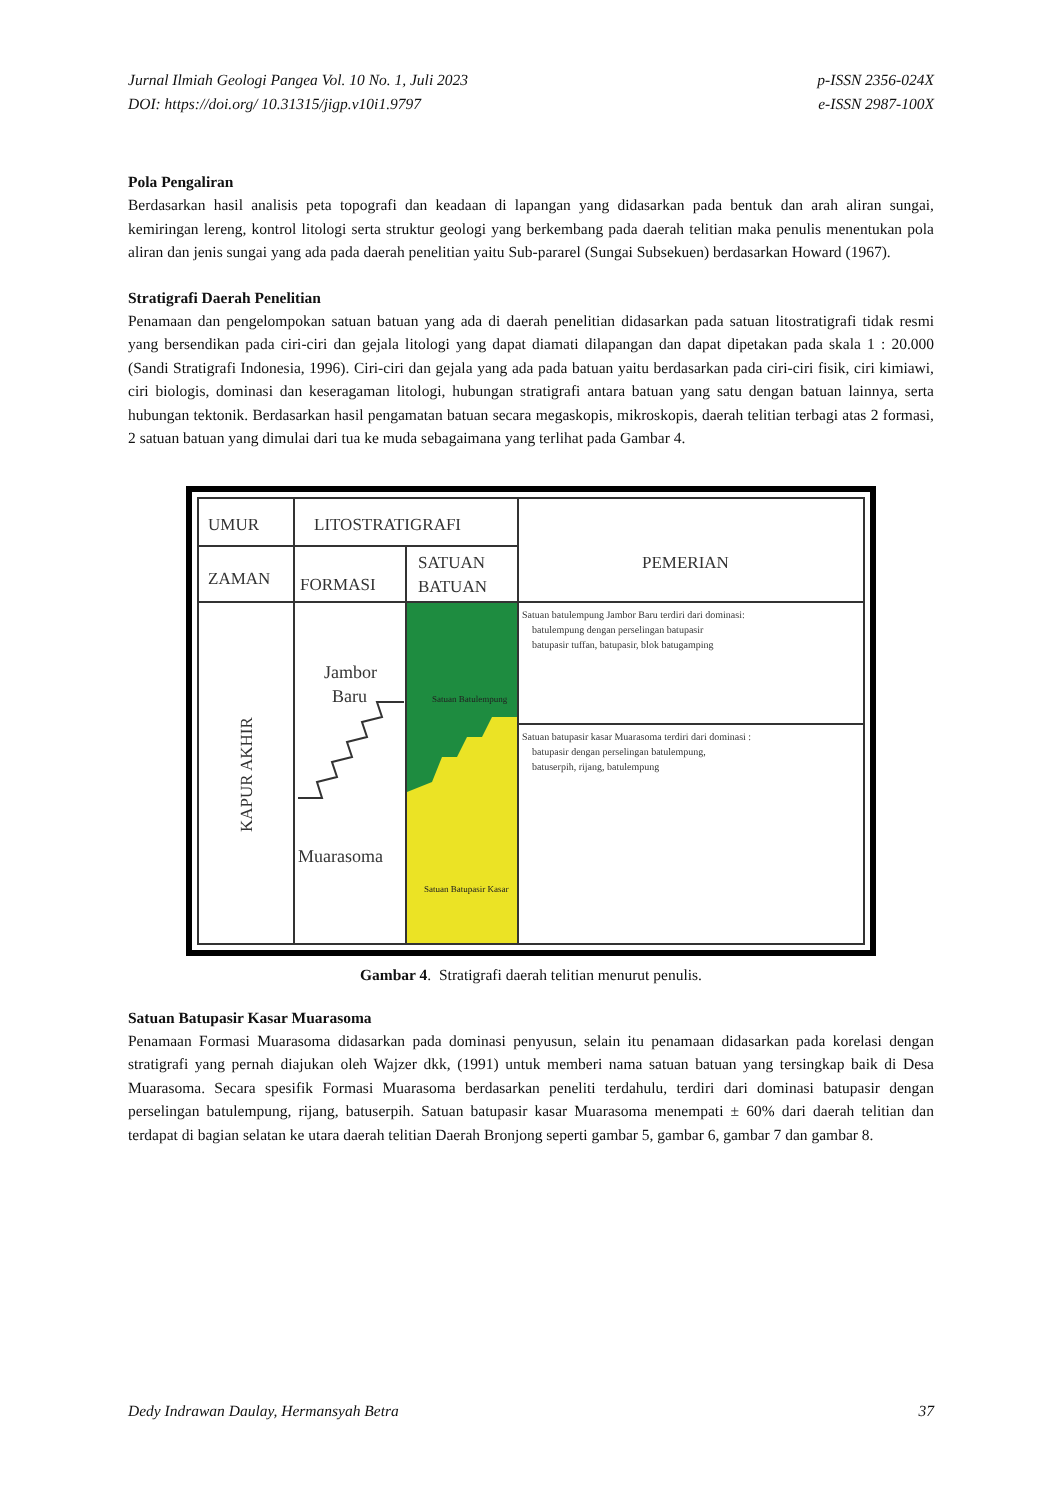Jurnal Ilmiah Geologi Pangea Vol. 10 No. 1, Juli 2023
DOI: https://doi.org/ 10.31315/jigp.v10i1.9797
p-ISSN 2356-024X
e-ISSN 2987-100X
Pola Pengaliran
Berdasarkan hasil analisis peta topografi dan keadaan di lapangan yang didasarkan pada bentuk dan arah aliran sungai, kemiringan lereng, kontrol litologi serta struktur geologi yang berkembang pada daerah telitian maka penulis menentukan pola aliran dan jenis sungai yang ada pada daerah penelitian yaitu Sub-pararel (Sungai Subsekuen) berdasarkan Howard (1967).
Stratigrafi Daerah Penelitian
Penamaan dan pengelompokan satuan batuan yang ada di daerah penelitian didasarkan pada satuan litostratigrafi tidak resmi yang bersendikan pada ciri-ciri dan gejala litologi yang dapat diamati dilapangan dan dapat dipetakan pada skala 1 : 20.000 (Sandi Stratigrafi Indonesia, 1996). Ciri-ciri dan gejala yang ada pada batuan yaitu berdasarkan pada ciri-ciri fisik, ciri kimiawi, ciri biologis, dominasi dan keseragaman litologi, hubungan stratigrafi antara batuan yang satu dengan batuan lainnya, serta hubungan tektonik. Berdasarkan hasil pengamatan batuan secara megaskopis, mikroskopis, daerah telitian terbagi atas 2 formasi, 2 satuan batuan yang dimulai dari tua ke muda sebagaimana yang terlihat pada Gambar 4.
UMUR
LITOSTRATIGRAFI
ZAMAN
FORMASI
SATUAN
BATUAN
PEMERIAN
KAPUR AKHIR
Jambor
Baru
Muarasoma
Satuan Batulempung
Satuan Batupasir Kasar
Satuan batulempung Jambor Baru terdiri dari dominasi:
batulempung dengan perselingan batupasir
batupasir tuffan, batupasir, blok batugamping
Satuan batupasir kasar Muarasoma terdiri dari dominasi :
batupasir dengan perselingan batulempung,
batuserpih, rijang, batulempung
Gambar 4. Stratigrafi daerah telitian menurut penulis.
Satuan Batupasir Kasar Muarasoma
Penamaan Formasi Muarasoma didasarkan pada dominasi penyusun, selain itu penamaan didasarkan pada korelasi dengan stratigrafi yang pernah diajukan oleh Wajzer dkk, (1991) untuk memberi nama satuan batuan yang tersingkap baik di Desa Muarasoma. Secara spesifik Formasi Muarasoma berdasarkan peneliti terdahulu, terdiri dari dominasi batupasir dengan perselingan batulempung, rijang, batuserpih. Satuan batupasir kasar Muarasoma menempati ± 60% dari daerah telitian dan terdapat di bagian selatan ke utara daerah telitian Daerah Bronjong seperti gambar 5, gambar 6, gambar 7 dan gambar 8.
Dedy Indrawan Daulay, Hermansyah Betra
37